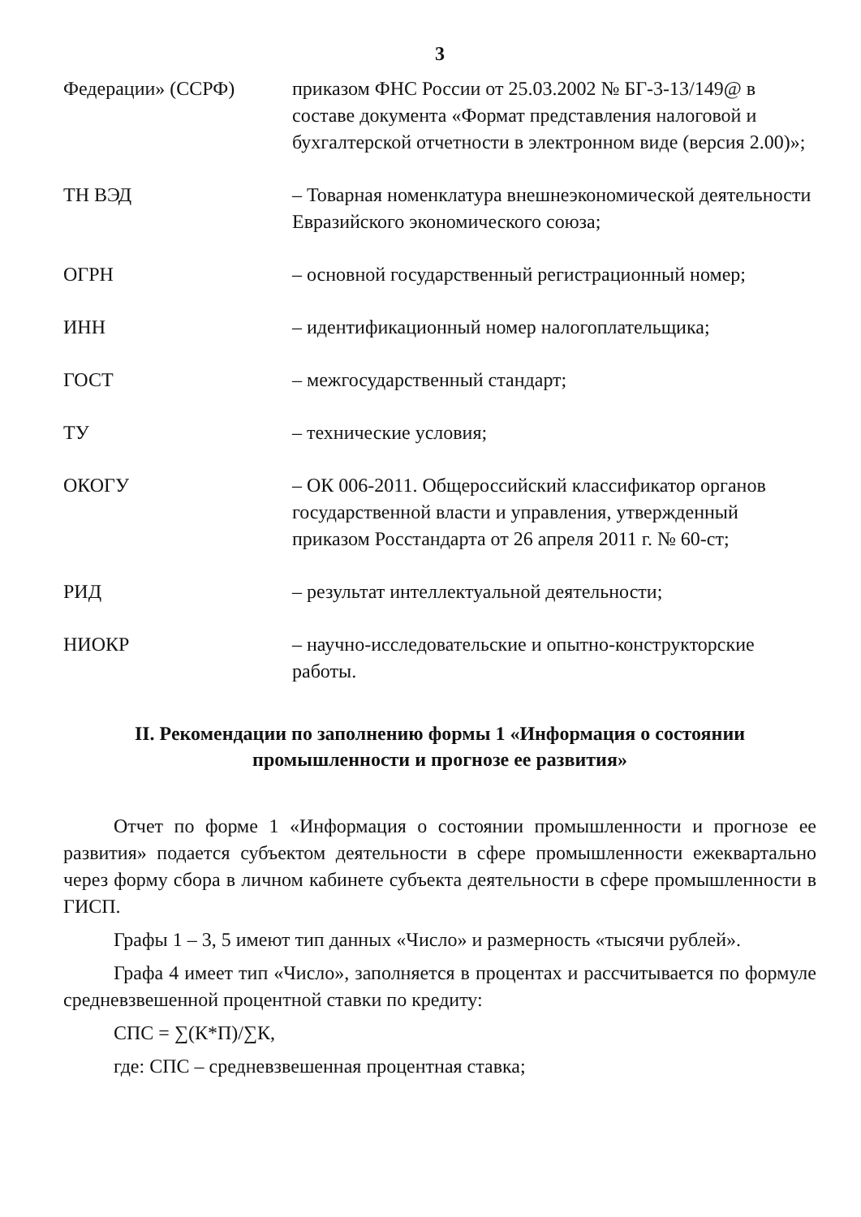3
| Федерации» (ССРФ) | приказом ФНС России от 25.03.2002 № БГ-3-13/149@ в составе документа «Формат представления налоговой и бухгалтерской отчетности в электронном виде (версия 2.00)»; |
| ТН ВЭД | – Товарная номенклатура внешнеэкономической деятельности Евразийского экономического союза; |
| ОГРН | – основной государственный регистрационный номер; |
| ИНН | – идентификационный номер налогоплательщика; |
| ГОСТ | – межгосударственный стандарт; |
| ТУ | – технические условия; |
| ОКОГУ | – ОК 006-2011. Общероссийский классификатор органов государственной власти и управления, утвержденный приказом Росстандарта от 26 апреля 2011 г. № 60-ст; |
| РИД | – результат интеллектуальной деятельности; |
| НИОКР | – научно-исследовательские и опытно-конструкторские работы. |
II. Рекомендации по заполнению формы 1 «Информация о состоянии промышленности и прогнозе ее развития»
Отчет по форме 1 «Информация о состоянии промышленности и прогнозе ее развития» подается субъектом деятельности в сфере промышленности ежеквартально через форму сбора в личном кабинете субъекта деятельности в сфере промышленности в ГИСП.
Графы 1 – 3, 5 имеют тип данных «Число» и размерность «тысячи рублей».
Графа 4 имеет тип «Число», заполняется в процентах и рассчитывается по формуле средневзвешенной процентной ставки по кредиту:
СПС = ∑(К*П)/∑К,
где: СПС – средневзвешенная процентная ставка;